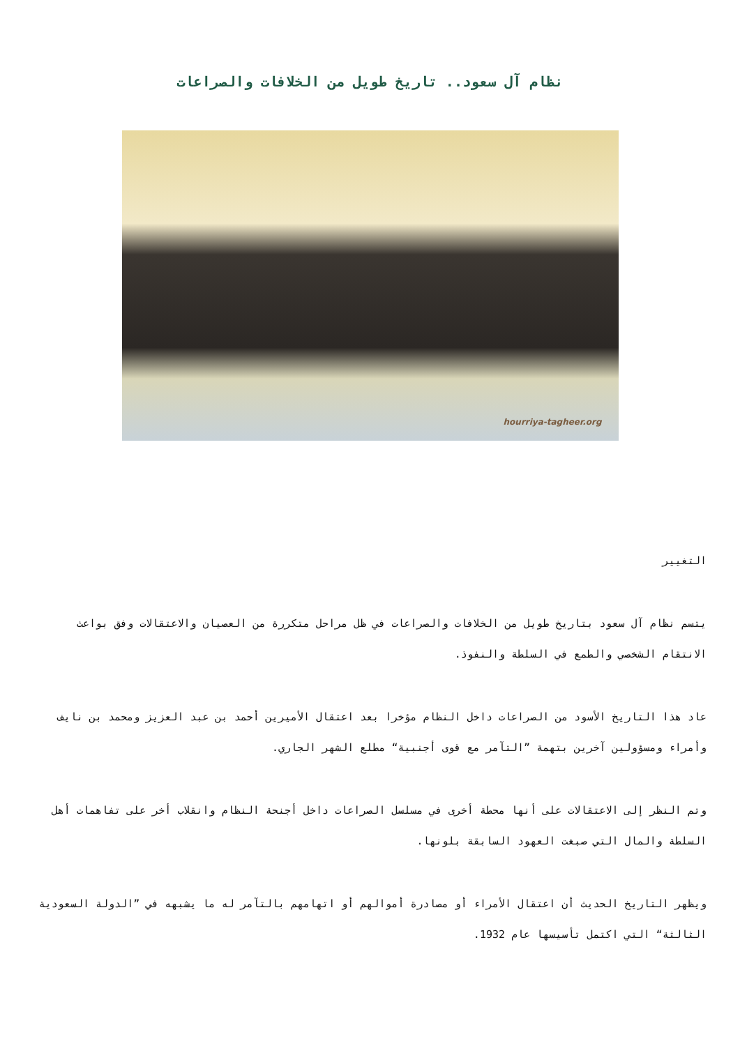نظام آل سعود.. تاريخ طويل من الخلافات والصراعات
hourriya-tagheer.org
التغيير
يتسم نظام آل سعود بتاريخ طويل من الخلافات والصراعات في ظل مراحل متكررة من العصيان والاعتقالات وفق بواعث الانتقام الشخصي والطمع في السلطة والنفوذ.
عاد هذا التاريخ الأسود من الصراعات داخل النظام مؤخرا بعد اعتقال الأميرين أحمد بن عبد العزيز ومحمد بن نايف وأمراء ومسؤولين آخرين بتهمة ”التآمر مع قوى أجنبية“ مطلع الشهر الجاري.
وتم النظر إلى الاعتقالات على أنها محطة أخرى في مسلسل الصراعات داخل أجنحة النظام وانقلاب أخر على تفاهمات أهل السلطة والمال التي صبغت العهود السابقة بلونها.
ويظهر التاريخ الحديث أن اعتقال الأمراء أو مصادرة أموالهم أو اتهامهم بالتآمر له ما يشبهه في ”الدولة السعودية الثالثة“ التي اكتمل تأسيسها عام 1932.